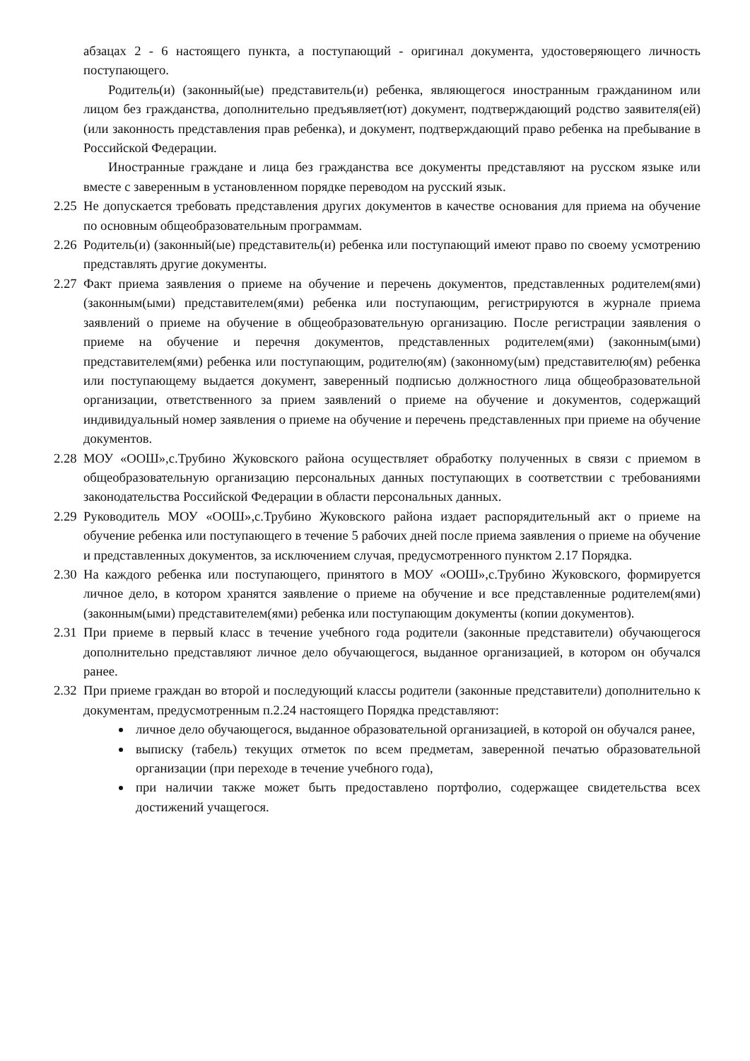абзацах 2 - 6 настоящего пункта, а поступающий - оригинал документа, удостоверяющего личность поступающего.
Родитель(и) (законный(ые) представитель(и) ребенка, являющегося иностранным гражданином или лицом без гражданства, дополнительно предъявляет(ют) документ, подтверждающий родство заявителя(ей) (или законность представления прав ребенка), и документ, подтверждающий право ребенка на пребывание в Российской Федерации.
Иностранные граждане и лица без гражданства все документы представляют на русском языке или вместе с заверенным в установленном порядке переводом на русский язык.
2.25 Не допускается требовать представления других документов в качестве основания для приема на обучение по основным общеобразовательным программам.
2.26 Родитель(и) (законный(ые) представитель(и) ребенка или поступающий имеют право по своему усмотрению представлять другие документы.
2.27 Факт приема заявления о приеме на обучение и перечень документов, представленных родителем(ями) (законным(ыми) представителем(ями) ребенка или поступающим, регистрируются в журнале приема заявлений о приеме на обучение в общеобразовательную организацию. После регистрации заявления о приеме на обучение и перечня документов, представленных родителем(ями) (законным(ыми) представителем(ями) ребенка или поступающим, родителю(ям) (законному(ым) представителю(ям) ребенка или поступающему выдается документ, заверенный подписью должностного лица общеобразовательной организации, ответственного за прием заявлений о приеме на обучение и документов, содержащий индивидуальный номер заявления о приеме на обучение и перечень представленных при приеме на обучение документов.
2.28 МОУ «ООШ»,с.Трубино Жуковского района осуществляет обработку полученных в связи с приемом в общеобразовательную организацию персональных данных поступающих в соответствии с требованиями законодательства Российской Федерации в области персональных данных.
2.29 Руководитель МОУ «ООШ»,с.Трубино Жуковского района издает распорядительный акт о приеме на обучение ребенка или поступающего в течение 5 рабочих дней после приема заявления о приеме на обучение и представленных документов, за исключением случая, предусмотренного пунктом 2.17 Порядка.
2.30 На каждого ребенка или поступающего, принятого в МОУ «ООШ»,с.Трубино Жуковского, формируется личное дело, в котором хранятся заявление о приеме на обучение и все представленные родителем(ями) (законным(ыми) представителем(ями) ребенка или поступающим документы (копии документов).
2.31 При приеме в первый класс в течение учебного года родители (законные представители) обучающегося дополнительно представляют личное дело обучающегося, выданное организацией, в котором он обучался ранее.
2.32 При приеме граждан во второй и последующий классы родители (законные представители) дополнительно к документам, предусмотренным п.2.24 настоящего Порядка представляют:
личное дело обучающегося, выданное образовательной организацией, в которой он обучался ранее,
выписку (табель) текущих отметок по всем предметам, заверенной печатью образовательной организации (при переходе в течение учебного года),
при наличии также может быть предоставлено портфолио, содержащее свидетельства всех достижений учащегося.